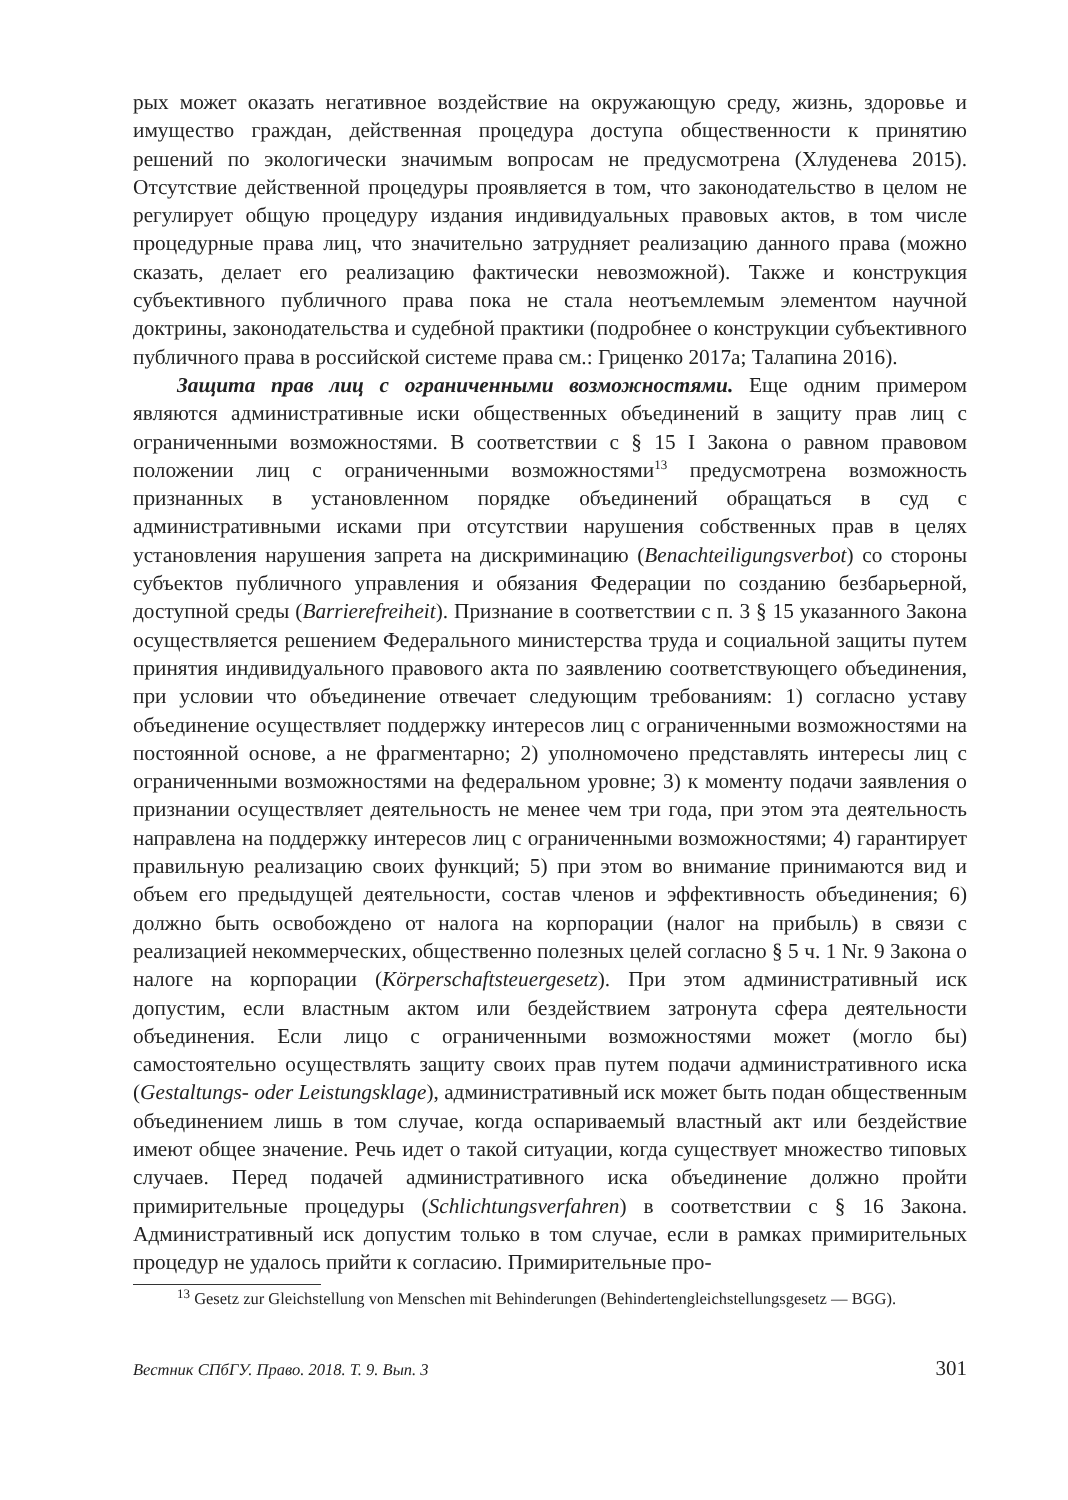рых может оказать негативное воздействие на окружающую среду, жизнь, здоровье и имущество граждан, действенная процедура доступа общественности к принятию решений по экологически значимым вопросам не предусмотрена (Хлуденева 2015). Отсутствие действенной процедуры проявляется в том, что законодательство в целом не регулирует общую процедуру издания индивидуальных правовых актов, в том числе процедурные права лиц, что значительно затрудняет реализацию данного права (можно сказать, делает его реализацию фактически невозможной). Также и конструкция субъективного публичного права пока не стала неотъемлемым элементом научной доктрины, законодательства и судебной практики (подробнее о конструкции субъективного публичного права в российской системе права см.: Гриценко 2017а; Талапина 2016).
Защита прав лиц с ограниченными возможностями. Еще одним примером являются административные иски общественных объединений в защиту прав лиц с ограниченными возможностями. В соответствии с § 15 I Закона о равном правовом положении лиц с ограниченными возможностями<sup>13</sup> предусмотрена возможность признанных в установленном порядке объединений обращаться в суд с административными исками при отсутствии нарушения собственных прав в целях установления нарушения запрета на дискриминацию (Benachteiligungsverbot) со стороны субъектов публичного управления и обязания Федерации по созданию безбарьерной, доступной среды (Barrierefreiheit). Признание в соответствии с п. 3 § 15 указанного Закона осуществляется решением Федерального министерства труда и социальной защиты путем принятия индивидуального правового акта по заявлению соответствующего объединения, при условии что объединение отвечает следующим требованиям: 1) согласно уставу объединение осуществляет поддержку интересов лиц с ограниченными возможностями на постоянной основе, а не фрагментарно; 2) уполномочено представлять интересы лиц с ограниченными возможностями на федеральном уровне; 3) к моменту подачи заявления о признании осуществляет деятельность не менее чем три года, при этом эта деятельность направлена на поддержку интересов лиц с ограниченными возможностями; 4) гарантирует правильную реализацию своих функций; 5) при этом во внимание принимаются вид и объем его предыдущей деятельности, состав членов и эффективность объединения; 6) должно быть освобождено от налога на корпорации (налог на прибыль) в связи с реализацией некоммерческих, общественно полезных целей согласно § 5 ч. 1 Nr. 9 Закона о налоге на корпорации (Körperschaftsteuergesetz). При этом административный иск допустим, если властным актом или бездействием затронута сфера деятельности объединения. Если лицо с ограниченными возможностями может (могло бы) самостоятельно осуществлять защиту своих прав путем подачи административного иска (Gestaltungs- oder Leistungsklage), административный иск может быть подан общественным объединением лишь в том случае, когда оспариваемый властный акт или бездействие имеют общее значение. Речь идет о такой ситуации, когда существует множество типовых случаев. Перед подачей административного иска объединение должно пройти примирительные процедуры (Schlichtungsverfahren) в соответствии с § 16 Закона. Административный иск допустим только в том случае, если в рамках примирительных процедур не удалось прийти к согласию. Примирительные про-
<sup>13</sup> Gesetz zur Gleichstellung von Menschen mit Behinderungen (Behindertengleichstellungsgesetz — BGG).
Вестник СПбГУ. Право. 2018. Т. 9. Вып. 3 301